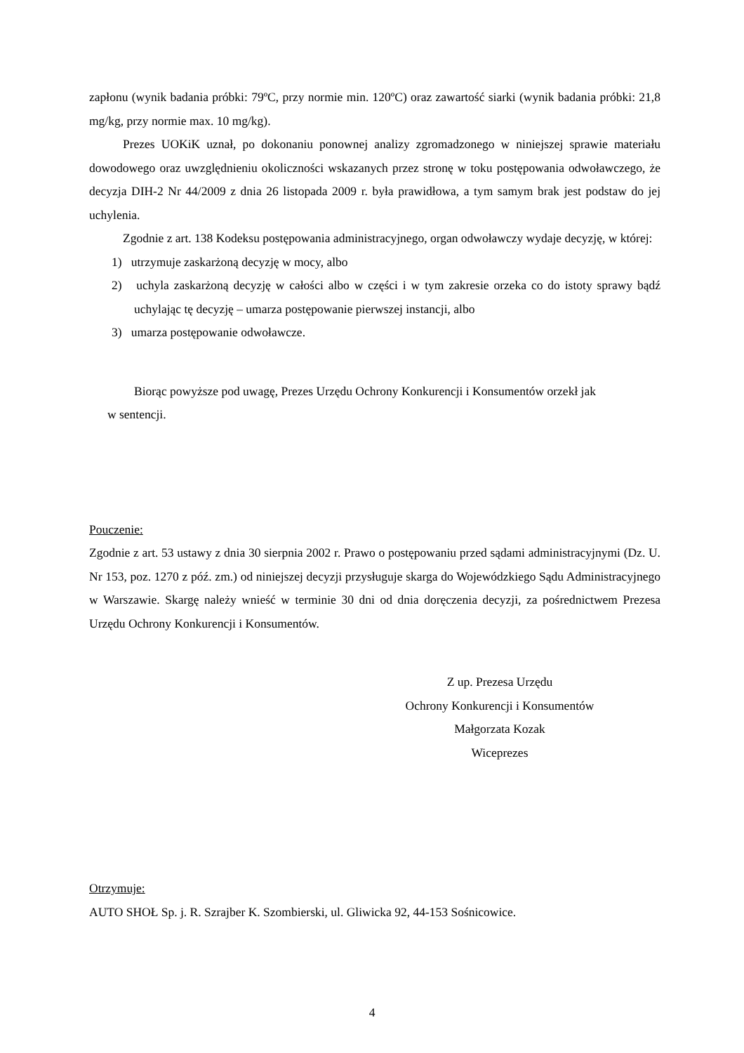zapłonu (wynik badania próbki: 79ºC, przy normie min. 120ºC) oraz zawartość siarki (wynik badania próbki: 21,8 mg/kg, przy normie max. 10 mg/kg).
Prezes UOKiK uznał, po dokonaniu ponownej analizy zgromadzonego w niniejszej sprawie materiału dowodowego oraz uwzględnieniu okoliczności wskazanych przez stronę w toku postępowania odwoławczego, że decyzja DIH-2 Nr 44/2009 z dnia 26 listopada 2009 r. była prawidłowa, a tym samym brak jest podstaw do jej uchylenia.
Zgodnie z art. 138 Kodeksu postępowania administracyjnego, organ odwoławczy wydaje decyzję, w której:
1) utrzymuje zaskarżoną decyzję w mocy, albo
2) uchyla zaskarżoną decyzję w całości albo w części i w tym zakresie orzeka co do istoty sprawy bądź uchylając tę decyzję – umarza postępowanie pierwszej instancji, albo
3) umarza postępowanie odwoławcze.
Biorąc powyższe pod uwagę, Prezes Urzędu Ochrony Konkurencji i Konsumentów orzekł jak
w sentencji.
Pouczenie:
Zgodnie z art. 53 ustawy z dnia 30 sierpnia 2002 r. Prawo o postępowaniu przed sądami administracyjnymi (Dz. U. Nr 153, poz. 1270 z póź. zm.) od niniejszej decyzji przysługuje skarga do Wojewódzkiego Sądu Administracyjnego w Warszawie. Skargę należy wnieść w terminie 30 dni od dnia doręczenia decyzji, za pośrednictwem Prezesa Urzędu Ochrony Konkurencji i Konsumentów.
Z up. Prezesa Urzędu
Ochrony Konkurencji i Konsumentów
Małgorzata Kozak
Wiceprezes
Otrzymuje:
AUTO SHOŁ Sp. j. R. Szrajber K. Szombierski, ul. Gliwicka 92, 44-153 Sośnicowice.
4